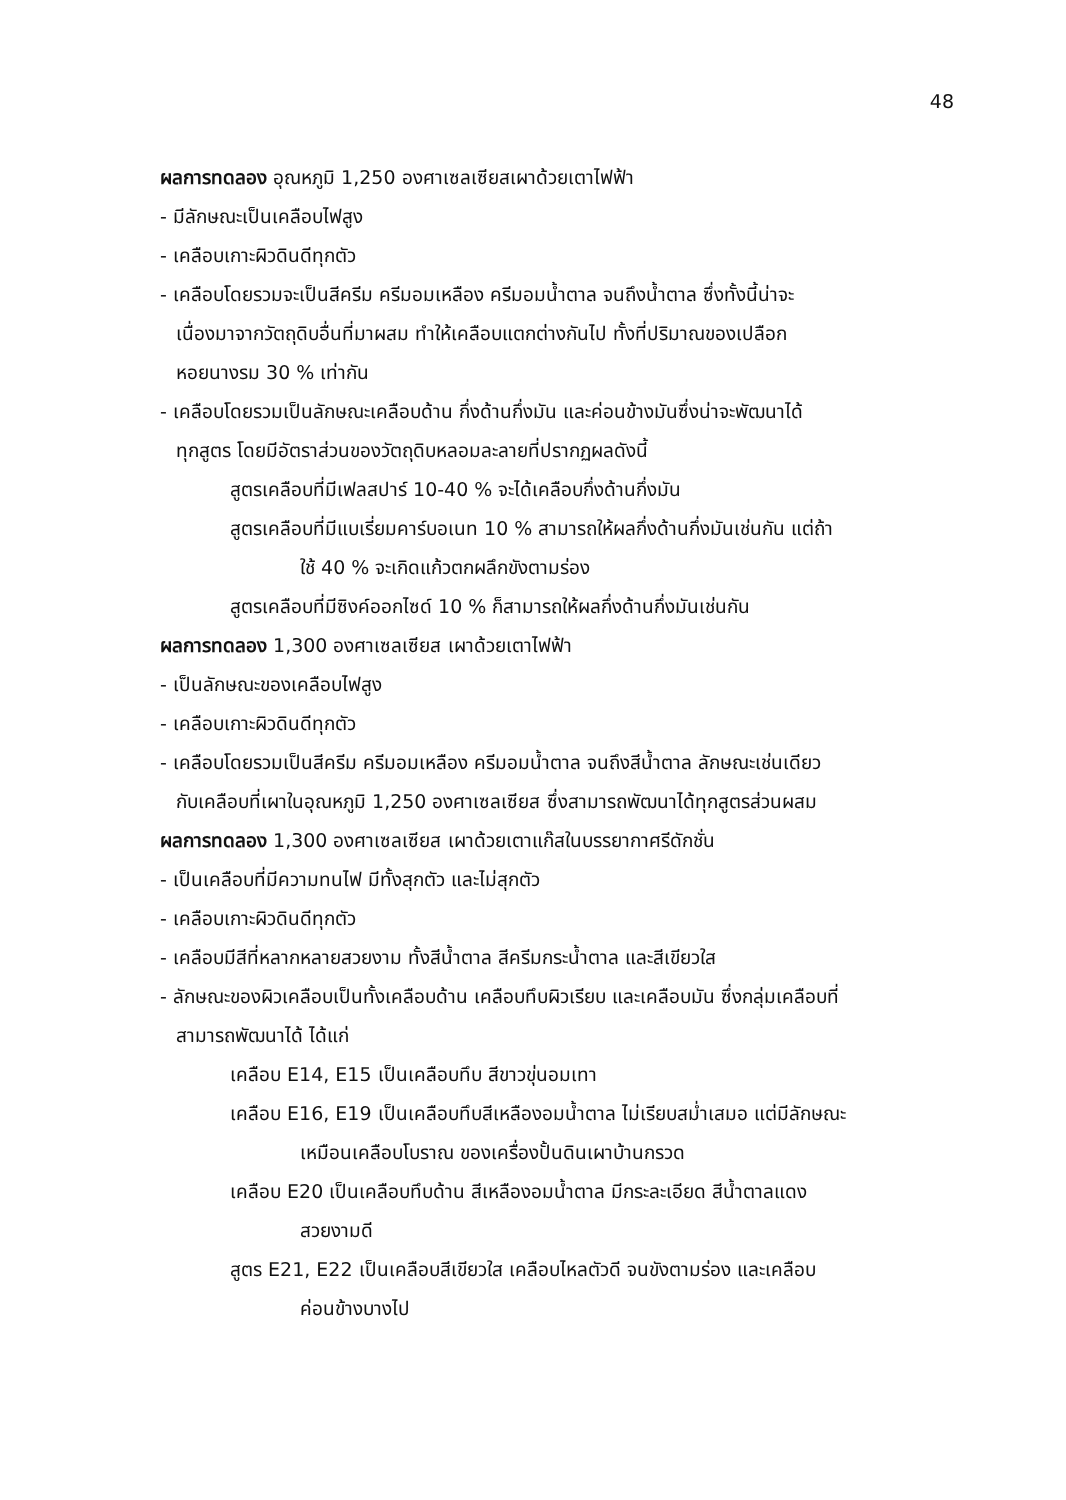48
ผลการทดลอง อุณหภูมิ 1,250 องศาเซลเซียสเผาด้วยเตาไฟฟ้า
- มีลักษณะเป็นเคลือบไฟสูง
- เคลือบเกาะผิวดินดีทุกตัว
- เคลือบโดยรวมจะเป็นสีครีม ครีมอมเหลือง ครีมอมน้ำตาล จนถึงน้ำตาล ซึ่งทั้งนี้น่าจะ
เนื่องมาจากวัตถุดิบอื่นที่มาผสม ทำให้เคลือบแตกต่างกันไป ทั้งที่ปริมาณของเปลือก
หอยนางรม 30 % เท่ากัน
- เคลือบโดยรวมเป็นลักษณะเคลือบด้าน กึ่งด้านกึ่งมัน และค่อนข้างมันซึ่งน่าจะพัฒนาได้
ทุกสูตร โดยมีอัตราส่วนของวัตถุดิบหลอมละลายที่ปรากฏผลดังนี้
สูตรเคลือบที่มีเฟลสปาร์ 10-40 % จะได้เคลือบกึ่งด้านกึ่งมัน
สูตรเคลือบที่มีแบเรี่ยมคาร์บอเนท 10 % สามารถให้ผลกึ่งด้านกึ่งมันเช่นกัน แต่ถ้า
ใช้ 40 % จะเกิดแก้วตกผลึกขังตามร่อง
สูตรเคลือบที่มีซิงค์ออกไซด์ 10 % ก็สามารถให้ผลกึ่งด้านกึ่งมันเช่นกัน
ผลการทดลอง 1,300 องศาเซลเซียส เผาด้วยเตาไฟฟ้า
- เป็นลักษณะของเคลือบไฟสูง
- เคลือบเกาะผิวดินดีทุกตัว
- เคลือบโดยรวมเป็นสีครีม ครีมอมเหลือง ครีมอมน้ำตาล จนถึงสีน้ำตาล ลักษณะเช่นเดียว
กับเคลือบที่เผาในอุณหภูมิ 1,250 องศาเซลเซียส ซึ่งสามารถพัฒนาได้ทุกสูตรส่วนผสม
ผลการทดลอง 1,300 องศาเซลเซียส เผาด้วยเตาแก๊สในบรรยากาศรีดักชั่น
- เป็นเคลือบที่มีความทนไฟ มีทั้งสุกตัว และไม่สุกตัว
- เคลือบเกาะผิวดินดีทุกตัว
- เคลือบมีสีที่หลากหลายสวยงาม ทั้งสีน้ำตาล สีครีมกระน้ำตาล และสีเขียวใส
- ลักษณะของผิวเคลือบเป็นทั้งเคลือบด้าน เคลือบทึบผิวเรียบ และเคลือบมัน ซึ่งกลุ่มเคลือบที่
สามารถพัฒนาได้ ได้แก่
เคลือบ E14, E15 เป็นเคลือบทึบ สีขาวขุ่นอมเทา
เคลือบ E16, E19 เป็นเคลือบทึบสีเหลืองอมน้ำตาล ไม่เรียบสม่ำเสมอ แต่มีลักษณะ
เหมือนเคลือบโบราณ ของเครื่องปั้นดินเผาบ้านกรวด
เคลือบ E20 เป็นเคลือบทึบด้าน สีเหลืองอมน้ำตาล มีกระละเอียด สีน้ำตาลแดง
สวยงามดี
สูตร E21, E22 เป็นเคลือบสีเขียวใส เคลือบไหลตัวดี จนขังตามร่อง และเคลือบ
ค่อนข้างบางไป